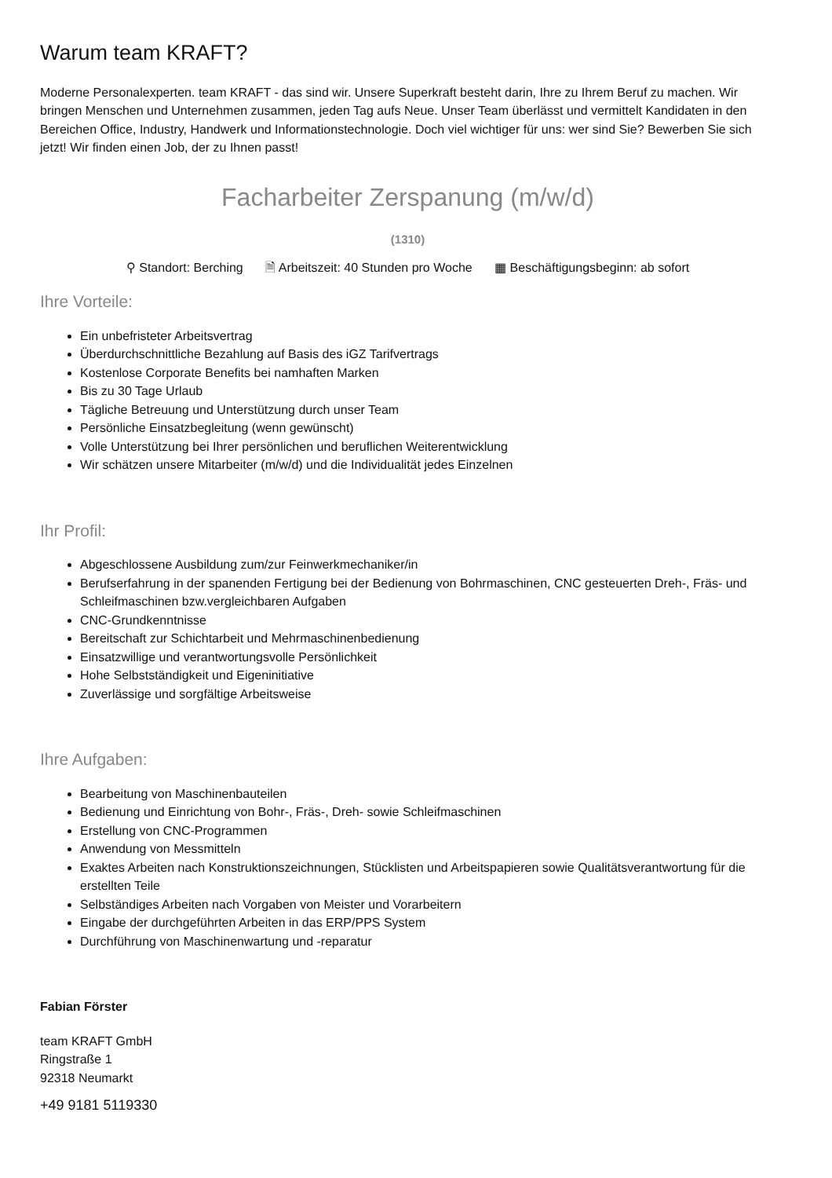Warum team KRAFT?
Moderne Personalexperten. team KRAFT - das sind wir. Unsere Superkraft besteht darin, Ihre zu Ihrem Beruf zu machen. Wir bringen Menschen und Unternehmen zusammen, jeden Tag aufs Neue. Unser Team überlässt und vermittelt Kandidaten in den Bereichen Office, Industry, Handwerk und Informationstechnologie. Doch viel wichtiger für uns: wer sind Sie? Bewerben Sie sich jetzt! Wir finden einen Job, der zu Ihnen passt!
Facharbeiter Zerspanung (m/w/d)
(1310)
⚲ Standort: Berching 🗎 Arbeitszeit: 40 Stunden pro Woche ▦ Beschäftigungsbeginn: ab sofort
Ihre Vorteile:
Ein unbefristeter Arbeitsvertrag
Überdurchschnittliche Bezahlung auf Basis des iGZ Tarifvertrags
Kostenlose Corporate Benefits bei namhaften Marken
Bis zu 30 Tage Urlaub
Tägliche Betreuung und Unterstützung durch unser Team
Persönliche Einsatzbegleitung (wenn gewünscht)
Volle Unterstützung bei Ihrer persönlichen und beruflichen Weiterentwicklung
Wir schätzen unsere Mitarbeiter (m/w/d) und die Individualität jedes Einzelnen
Ihr Profil:
Abgeschlossene Ausbildung zum/zur Feinwerkmechaniker/in
Berufserfahrung in der spanenden Fertigung bei der Bedienung von Bohrmaschinen, CNC gesteuerten Dreh-, Fräs- und Schleifmaschinen bzw.vergleichbaren Aufgaben
CNC-Grundkenntnisse
Bereitschaft zur Schichtarbeit und Mehrmaschinenbedienung
Einsatzwillige und verantwortungsvolle Persönlichkeit
Hohe Selbstständigkeit und Eigeninitiative
Zuverlässige und sorgfältige Arbeitsweise
Ihre Aufgaben:
Bearbeitung von Maschinenbauteilen
Bedienung und Einrichtung von Bohr-, Fräs-, Dreh- sowie Schleifmaschinen
Erstellung von CNC-Programmen
Anwendung von Messmitteln
Exaktes Arbeiten nach Konstruktionszeichnungen, Stücklisten und Arbeitspapieren sowie Qualitätsverantwortung für die erstellten Teile
Selbständiges Arbeiten nach Vorgaben von Meister und Vorarbeitern
Eingabe der durchgeführten Arbeiten in das ERP/PPS System
Durchführung von Maschinenwartung und -reparatur
Fabian Förster
team KRAFT GmbH
Ringstraße 1
92318 Neumarkt
+49 9181 5119330